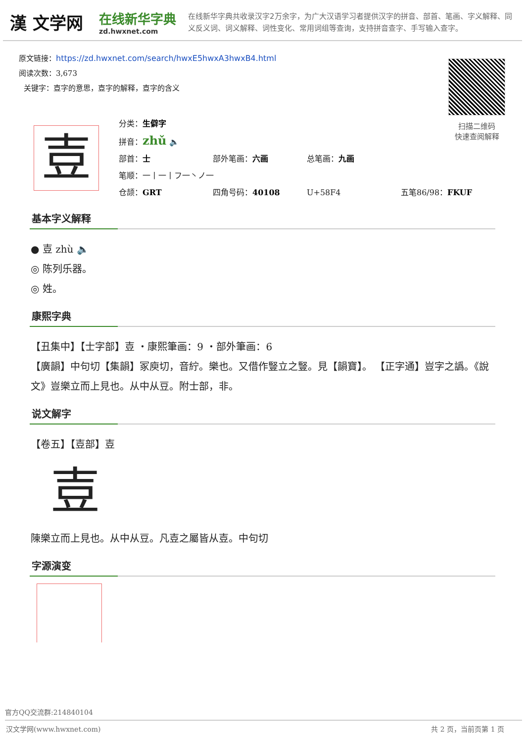漢 文学网
在线新华字典
zd.hwxnet.com
在线新华字典共收录汉字2万余字，为广大汉语学习者提供汉字的拼音、部首、笔画、字义解释、同义反义词、词义解释、词性变化、常用词组等查询，支持拼音查字、手写输入查字。
原文链接：https://zd.hwxnet.com/search/hwxE5hwxA3hwxB4.html
阅读次数：3,673
关键字：壴字的意思，壴字的解释，壴字的含义
扫描二维码
快速查阅解释
壴
分类：生僻字
拼音：zhǔ 🔈
部首：士 部外笔画：六画 总笔画：九画
笔顺：一丨一丨フ一丶ノ一
仓颉：GRT 四角号码：40108 U+58F4 五笔86/98：FKUF
基本字义解释
● 壴 zhù 🔈
◎ 陈列乐器。
◎ 姓。
康熙字典
【丑集中】【士字部】壴 ・康熙筆画：9 ・部外筆画：6
【廣韻】中句切【集韻】冢庾切，音紵。樂也。又借作豎立之豎。見【韻寶】。 【正字通】豈字之譌。《說文》豈樂立而上見也。从中从豆。附士部，非。
说文解字
【卷五】【壴部】壴
壴
陳樂立而上見也。从中从豆。凡壴之屬皆从壴。中句切
字源演变
官方QQ交流群:214840104
汉文学网(www.hwxnet.com) 共 2 页，当前页第 1 页